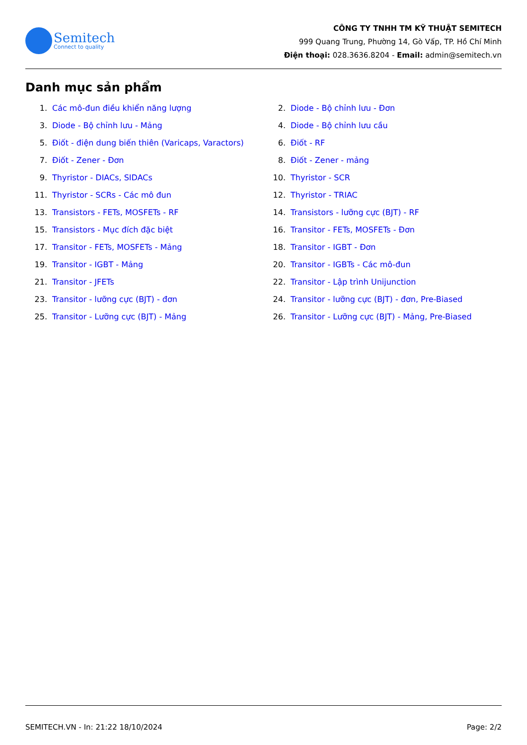Semitech
Connect to quality
CÔNG TY TNHH TM KỸ THUẬT SEMITECH
999 Quang Trung, Phường 14, Gò Vấp, TP. Hồ Chí Minh
Điện thoại: 028.3636.8204 - Email: admin@semitech.vn
Danh mục sản phẩm
1. Các mô-đun điều khiển năng lượng
2. Diode - Bộ chỉnh lưu - Đơn
3. Diode - Bộ chỉnh lưu - Mảng
4. Diode - Bộ chỉnh lưu cầu
5. Điốt - điện dung biến thiên (Varicaps, Varactors)
6. Điốt - RF
7. Điốt - Zener - Đơn
8. Điốt - Zener - mảng
9. Thyristor - DIACs, SIDACs
10. Thyristor - SCR
11. Thyristor - SCRs - Các mô đun
12. Thyristor - TRIAC
13. Transistors - FETs, MOSFETs - RF
14. Transistors - lưỡng cực (BJT) - RF
15. Transistors - Mục đích đặc biệt
16. Transitor - FETs, MOSFETs - Đơn
17. Transitor - FETs, MOSFETs - Mảng
18. Transitor - IGBT - Đơn
19. Transitor - IGBT - Mảng
20. Transitor - IGBTs - Các mô-đun
21. Transitor - JFETs
22. Transitor - Lập trình Unijunction
23. Transitor - lưỡng cực (BJT) - đơn
24. Transitor - lưỡng cực (BJT) - đơn, Pre-Biased
25. Transitor - Lưỡng cực (BJT) - Mảng
26. Transitor - Lưỡng cực (BJT) - Mảng, Pre-Biased
SEMITECH.VN - In: 21:22 18/10/2024 Page: 2/2